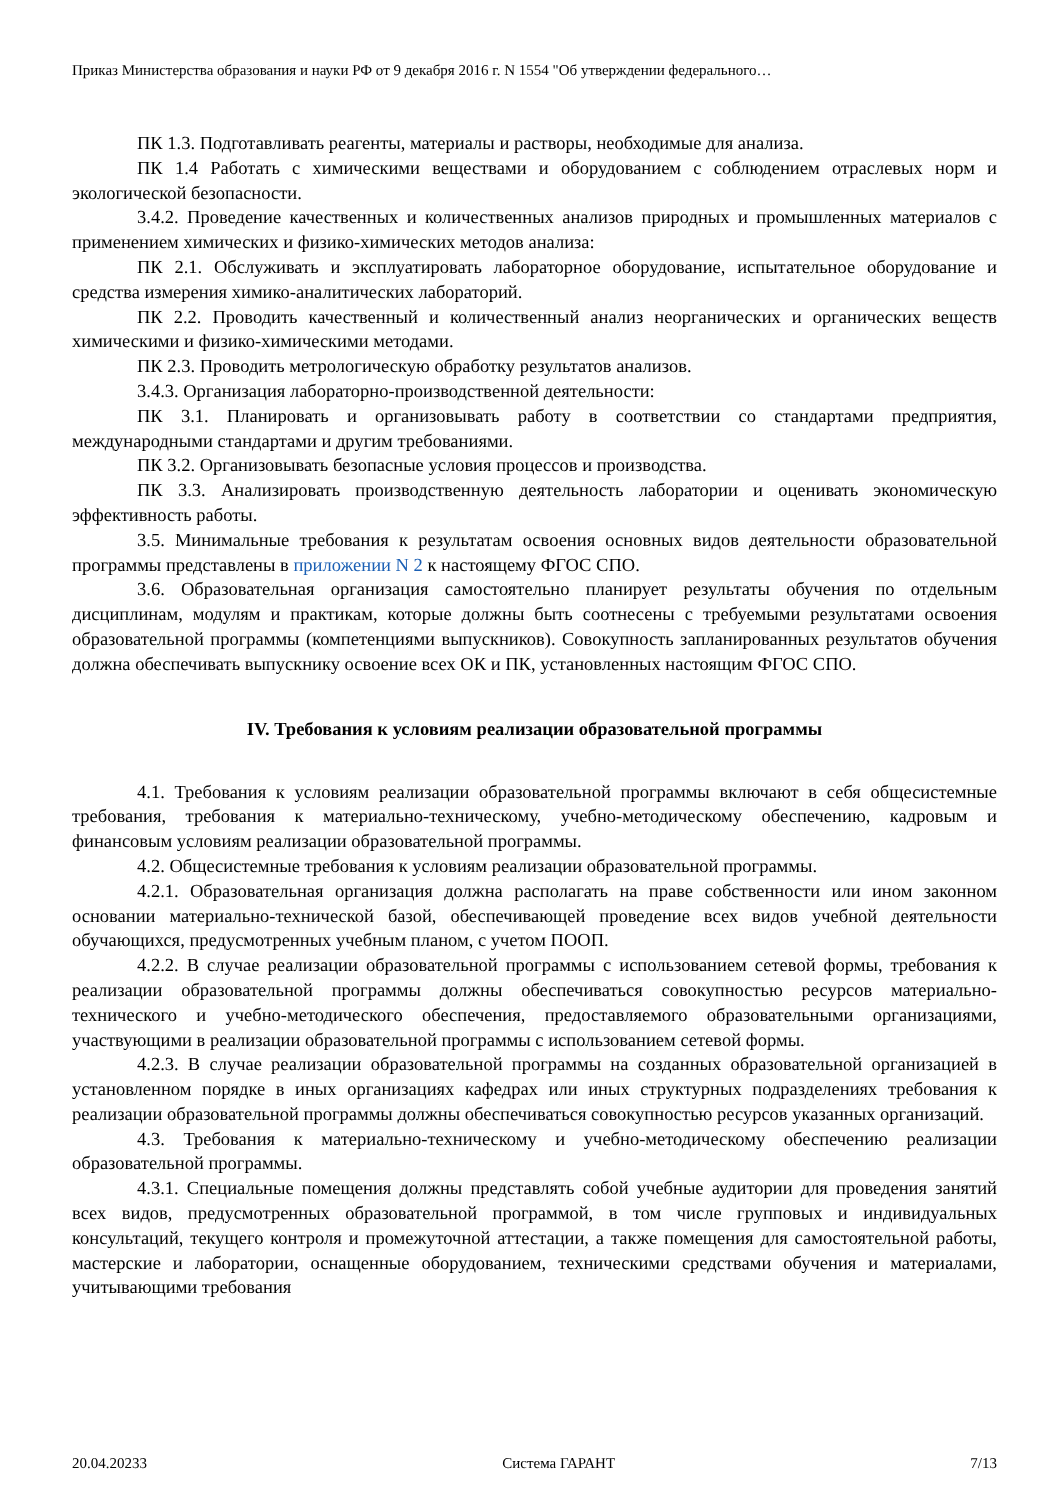Приказ Министерства образования и науки РФ от 9 декабря 2016 г. N 1554 "Об утверждении федерального…
ПК 1.3. Подготавливать реагенты, материалы и растворы, необходимые для анализа.
ПК 1.4 Работать с химическими веществами и оборудованием с соблюдением отраслевых норм и экологической безопасности.
3.4.2. Проведение качественных и количественных анализов природных и промышленных материалов с применением химических и физико-химических методов анализа:
ПК 2.1. Обслуживать и эксплуатировать лабораторное оборудование, испытательное оборудование и средства измерения химико-аналитических лабораторий.
ПК 2.2. Проводить качественный и количественный анализ неорганических и органических веществ химическими и физико-химическими методами.
ПК 2.3. Проводить метрологическую обработку результатов анализов.
3.4.3. Организация лабораторно-производственной деятельности:
ПК 3.1. Планировать и организовывать работу в соответствии со стандартами предприятия, международными стандартами и другим требованиями.
ПК 3.2. Организовывать безопасные условия процессов и производства.
ПК 3.3. Анализировать производственную деятельность лаборатории и оценивать экономическую эффективность работы.
3.5. Минимальные требования к результатам освоения основных видов деятельности образовательной программы представлены в приложении N 2 к настоящему ФГОС СПО.
3.6. Образовательная организация самостоятельно планирует результаты обучения по отдельным дисциплинам, модулям и практикам, которые должны быть соотнесены с требуемыми результатами освоения образовательной программы (компетенциями выпускников). Совокупность запланированных результатов обучения должна обеспечивать выпускнику освоение всех ОК и ПК, установленных настоящим ФГОС СПО.
IV. Требования к условиям реализации образовательной программы
4.1. Требования к условиям реализации образовательной программы включают в себя общесистемные требования, требования к материально-техническому, учебно-методическому обеспечению, кадровым и финансовым условиям реализации образовательной программы.
4.2. Общесистемные требования к условиям реализации образовательной программы.
4.2.1. Образовательная организация должна располагать на праве собственности или ином законном основании материально-технической базой, обеспечивающей проведение всех видов учебной деятельности обучающихся, предусмотренных учебным планом, с учетом ПООП.
4.2.2. В случае реализации образовательной программы с использованием сетевой формы, требования к реализации образовательной программы должны обеспечиваться совокупностью ресурсов материально-технического и учебно-методического обеспечения, предоставляемого образовательными организациями, участвующими в реализации образовательной программы с использованием сетевой формы.
4.2.3. В случае реализации образовательной программы на созданных образовательной организацией в установленном порядке в иных организациях кафедрах или иных структурных подразделениях требования к реализации образовательной программы должны обеспечиваться совокупностью ресурсов указанных организаций.
4.3. Требования к материально-техническому и учебно-методическому обеспечению реализации образовательной программы.
4.3.1. Специальные помещения должны представлять собой учебные аудитории для проведения занятий всех видов, предусмотренных образовательной программой, в том числе групповых и индивидуальных консультаций, текущего контроля и промежуточной аттестации, а также помещения для самостоятельной работы, мастерские и лаборатории, оснащенные оборудованием, техническими средствами обучения и материалами, учитывающими требования
20.04.20233 Система ГАРАНТ 7/13